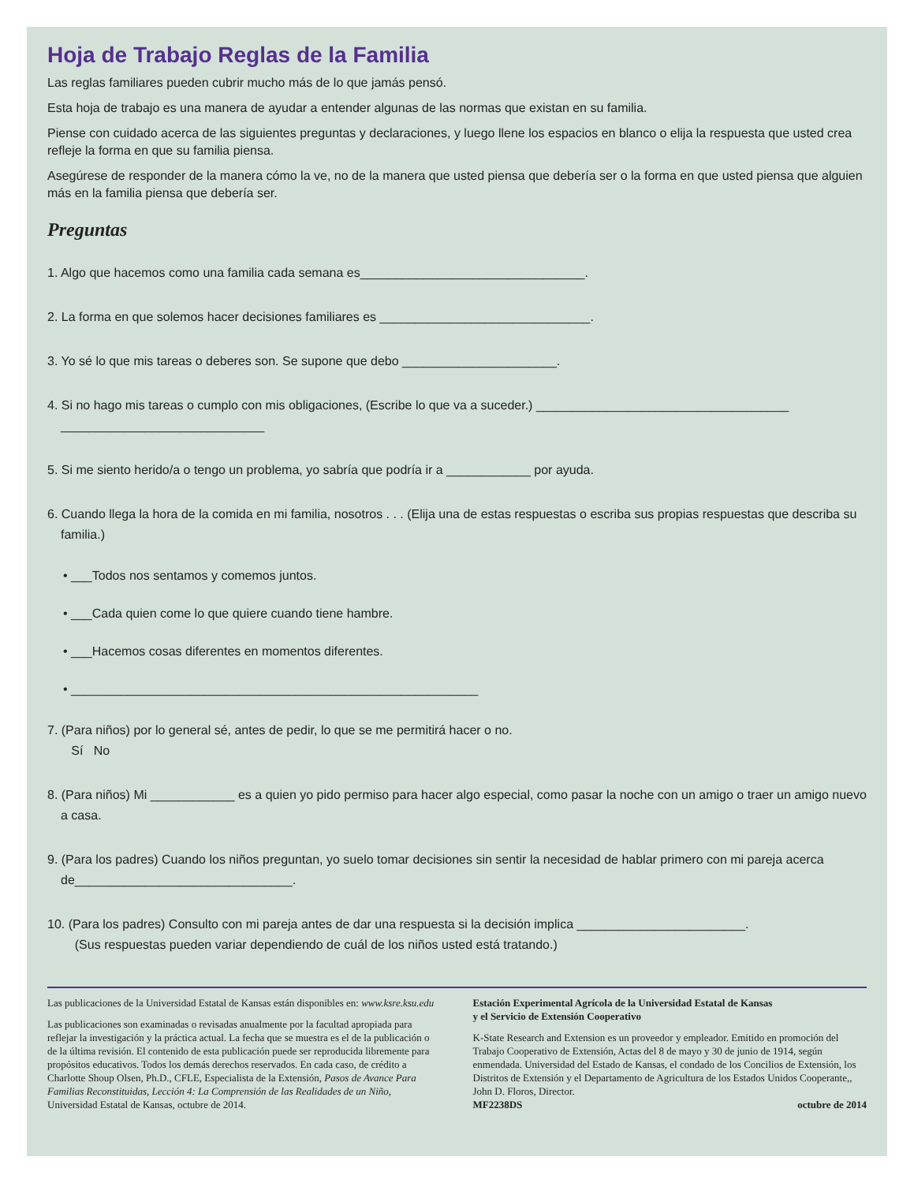Hoja de Trabajo Reglas de la Familia
Las reglas familiares pueden cubrir mucho más de lo que jamás pensó.
Esta hoja de trabajo es una manera de ayudar a entender algunas de las normas que existan en su familia.
Piense con cuidado acerca de las siguientes preguntas y declaraciones, y luego llene los espacios en blanco o elija la respuesta que usted crea refleje la forma en que su familia piensa.
Asegúrese de responder de la manera cómo la ve, no de la manera que usted piensa que debería ser o la forma en que usted piensa que alguien más en la familia piensa que debería ser.
Preguntas
1. Algo que hacemos como una familia cada semana es________________________________.
2. La forma en que solemos hacer decisiones familiares es ______________________________.
3. Yo sé lo que mis tareas o deberes son. Se supone que debo ______________________.
4. Si no hago mis tareas o cumplo con mis obligaciones, (Escribe lo que va a suceder.) ____________________________________
_____________________________
5. Si me siento herido/a o tengo un problema, yo sabría que podría ir a ____________ por ayuda.
6. Cuando llega la hora de la comida en mi familia, nosotros . . . (Elija una de estas respuestas o escriba sus propias respuestas que describa su familia.)
• ___Todos nos sentamos y comemos juntos.
• ___Cada quien come lo que quiere cuando tiene hambre.
• ___Hacemos cosas diferentes en momentos diferentes.
• __________________________________________________________
7. (Para niños) por lo general sé, antes de pedir, lo que se me permitirá hacer o no.
Sí No
8. (Para niños) Mi ____________ es a quien yo pido permiso para hacer algo especial, como pasar la noche con un amigo o traer un amigo nuevo a casa.
9. (Para los padres) Cuando los niños preguntan, yo suelo tomar decisiones sin sentir la necesidad de hablar primero con mi pareja acerca de_______________________________.
10. (Para los padres) Consulto con mi pareja antes de dar una respuesta si la decisión implica ________________________.
(Sus respuestas pueden variar dependiendo de cuál de los niños usted está tratando.)
Las publicaciones de la Universidad Estatal de Kansas están disponibles en: www.ksre.ksu.edu
Las publicaciones son examinadas o revisadas anualmente por la facultad apropiada para reflejar la investigación y la práctica actual. La fecha que se muestra es el de la publicación o de la última revisión. El contenido de esta publicación puede ser reproducida libremente para propósitos educativos. Todos los demás derechos reservados. En cada caso, de crédito a Charlotte Shoup Olsen, Ph.D., CFLE, Especialista de la Extensión, Pasos de Avance Para Familias Reconstituidas, Lección 4: La Comprensión de las Realidades de un Niño, Universidad Estatal de Kansas, octubre de 2014.
Estación Experimental Agrícola de la Universidad Estatal de Kansas
y el Servicio de Extensión Cooperativo
K-State Research and Extension es un proveedor y empleador. Emitido en promoción del Trabajo Cooperativo de Extensión, Actas del 8 de mayo y 30 de junio de 1914, según enmendada. Universidad del Estado de Kansas, el condado de los Concilios de Extensión, los Distritos de Extensión y el Departamento de Agricultura de los Estados Unidos Cooperante,, John D. Floros, Director.
MF2238DS octubre de 2014